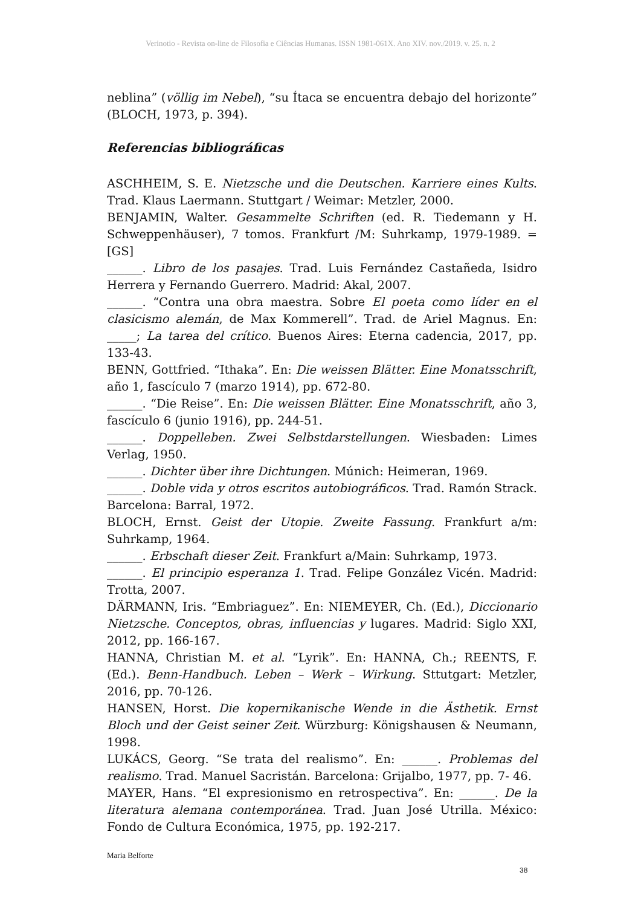Verinotio - Revista on-line de Filosofia e Ciências Humanas. ISSN 1981-061X. Ano XIV. nov./2019. v. 25. n. 2
neblina” (völlig im Nebel), “su Ítaca se encuentra debajo del horizonte” (BLOCH, 1973, p. 394).
Referencias bibliográficas
ASCHHEIM, S. E. Nietzsche und die Deutschen. Karriere eines Kults. Trad. Klaus Laermann. Stuttgart / Weimar: Metzler, 2000.
BENJAMIN, Walter. Gesammelte Schriften (ed. R. Tiedemann y H. Schweppenhäuser), 7 tomos. Frankfurt /M: Suhrkamp, 1979-1989. = [GS]
______. Libro de los pasajes. Trad. Luis Fernández Castañeda, Isidro Herrera y Fernando Guerrero. Madrid: Akal, 2007.
______. “Contra una obra maestra. Sobre El poeta como líder en el clasicismo alemán, de Max Kommerell”. Trad. de Ariel Magnus. En: _____; La tarea del crítico. Buenos Aires: Eterna cadencia, 2017, pp. 133-43.
BENN, Gottfried. “Ithaka”. En: Die weissen Blätter. Eine Monatsschrift, año 1, fascículo 7 (marzo 1914), pp. 672-80.
______. “Die Reise”. En: Die weissen Blätter. Eine Monatsschrift, año 3, fascículo 6 (junio 1916), pp. 244-51.
______. Doppelleben. Zwei Selbstdarstellungen. Wiesbaden: Limes Verlag, 1950.
______. Dichter über ihre Dichtungen. Múnich: Heimeran, 1969.
______. Doble vida y otros escritos autobiográficos. Trad. Ramón Strack. Barcelona: Barral, 1972.
BLOCH, Ernst. Geist der Utopie. Zweite Fassung. Frankfurt a/m: Suhrkamp, 1964.
______. Erbschaft dieser Zeit. Frankfurt a/Main: Suhrkamp, 1973.
______. El principio esperanza 1. Trad. Felipe González Vicén. Madrid: Trotta, 2007.
DÄRMANN, Iris. “Embriaguez”. En: NIEMEYER, Ch. (Ed.), Diccionario Nietzsche. Conceptos, obras, influencias y lugares. Madrid: Siglo XXI, 2012, pp. 166-167.
HANNA, Christian M. et al. “Lyrik”. En: HANNA, Ch.; REENTS, F. (Ed.). Benn-Handbuch. Leben – Werk – Wirkung. Sttutgart: Metzler, 2016, pp. 70-126.
HANSEN, Horst. Die kopernikanische Wende in die Ästhetik. Ernst Bloch und der Geist seiner Zeit. Würzburg: Königshausen & Neumann, 1998.
LUKÁCS, Georg. “Se trata del realismo”. En: ______. Problemas del realismo. Trad. Manuel Sacristán. Barcelona: Grijalbo, 1977, pp. 7- 46.
MAYER, Hans. “El expresionismo en retrospectiva”. En: ______. De la literatura alemana contemporánea. Trad. Juan José Utrilla. México: Fondo de Cultura Económica, 1975, pp. 192-217.
Maria Belforte
38